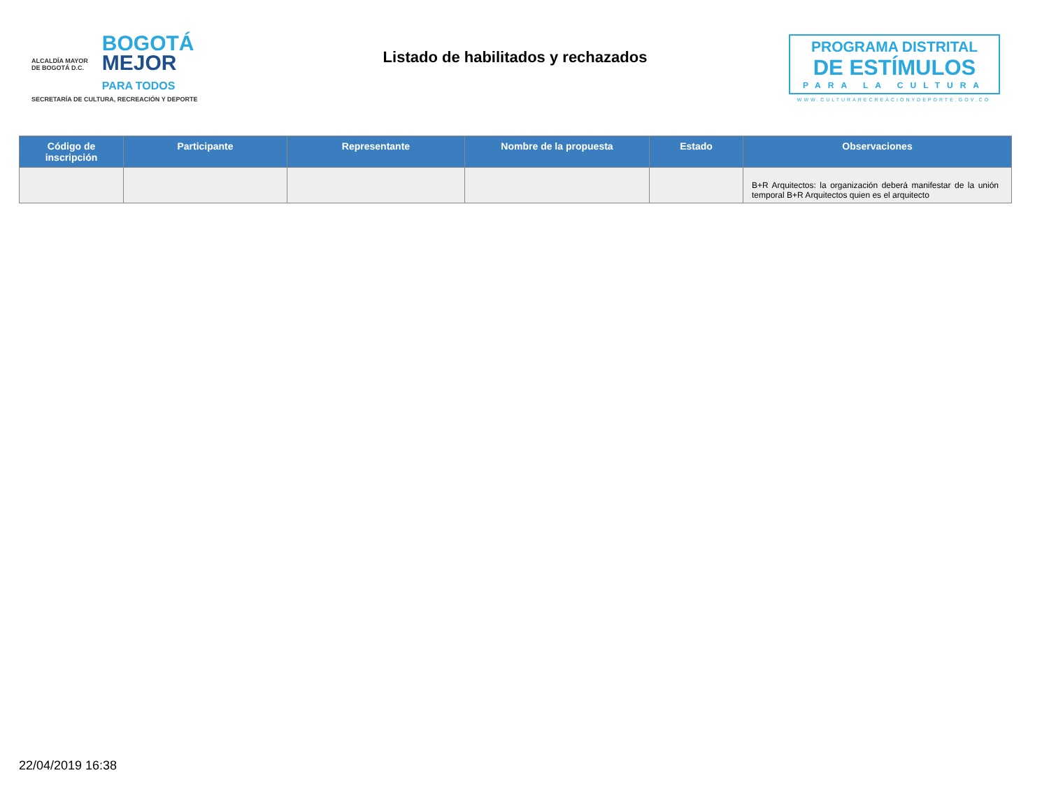ALCALDÍA MAYOR
DE BOGOTÁ D.C.
BOGOTÁ
MEJOR
PARA TODOS
SECRETARÍA DE CULTURA, RECREACIÓN Y DEPORTE
Listado de habilitados y rechazados
PROGRAMA DISTRITAL
DE ESTÍMULOS
PARA LA CULTURA
WWW.CULTURARECREACIONYDEPORTE.GOV.CO
| Código de inscripción | Participante | Representante | Nombre de la propuesta | Estado | Observaciones |
| --- | --- | --- | --- | --- | --- |
| | | | | | B+R Arquitectos: la organización deberá manifestar de la unión temporal B+R Arquitectos quien es el arquitecto |
22/04/2019 16:38